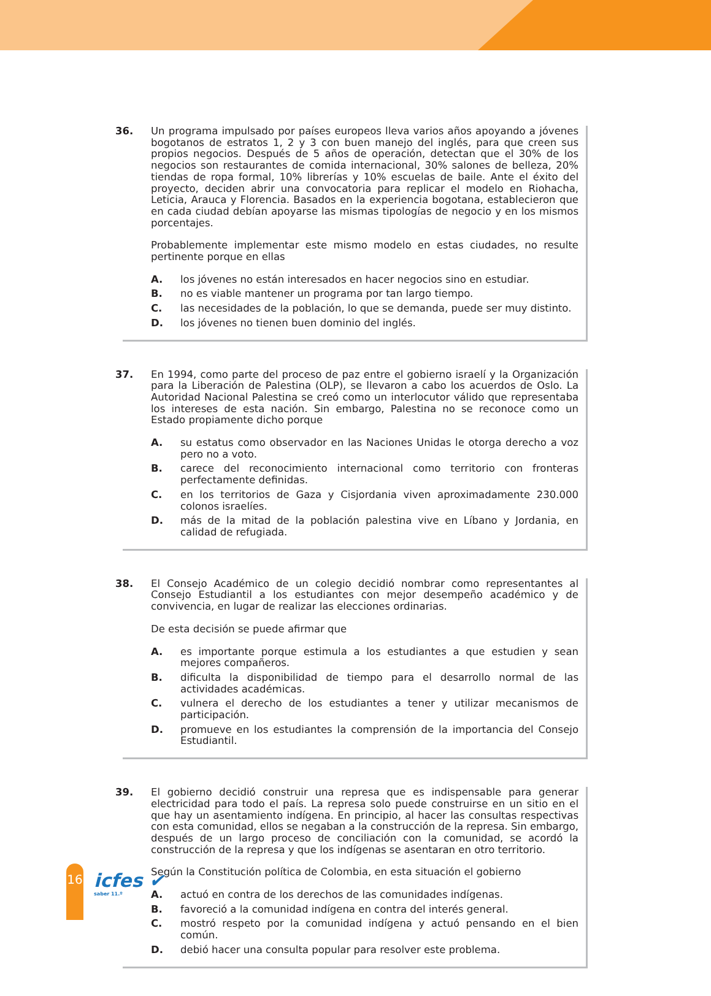36.
Un programa impulsado por países europeos lleva varios años apoyando a jóvenes bogotanos de estratos 1, 2 y 3 con buen manejo del inglés, para que creen sus propios negocios. Después de 5 años de operación, detectan que el 30% de los negocios son restaurantes de comida internacional, 30% salones de belleza, 20% tiendas de ropa formal, 10% librerías y 10% escuelas de baile. Ante el éxito del proyecto, deciden abrir una convocatoria para replicar el modelo en Riohacha, Leticia, Arauca y Florencia. Basados en la experiencia bogotana, establecieron que en cada ciudad debían apoyarse las mismas tipologías de negocio y en los mismos porcentajes.
Probablemente implementar este mismo modelo en estas ciudades, no resulte pertinente porque en ellas
A. los jóvenes no están interesados en hacer negocios sino en estudiar.
B. no es viable mantener un programa por tan largo tiempo.
C. las necesidades de la población, lo que se demanda, puede ser muy distinto.
D. los jóvenes no tienen buen dominio del inglés.
37.
En 1994, como parte del proceso de paz entre el gobierno israelí y la Organización para la Liberación de Palestina (OLP), se llevaron a cabo los acuerdos de Oslo. La Autoridad Nacional Palestina se creó como un interlocutor válido que representaba los intereses de esta nación. Sin embargo, Palestina no se reconoce como un Estado propiamente dicho porque
A. su estatus como observador en las Naciones Unidas le otorga derecho a voz pero no a voto.
B. carece del reconocimiento internacional como territorio con fronteras perfectamente definidas.
C. en los territorios de Gaza y Cisjordania viven aproximadamente 230.000 colonos israelíes.
D. más de la mitad de la población palestina vive en Líbano y Jordania, en calidad de refugiada.
38.
El Consejo Académico de un colegio decidió nombrar como representantes al Consejo Estudiantil a los estudiantes con mejor desempeño académico y de convivencia, en lugar de realizar las elecciones ordinarias.
De esta decisión se puede afirmar que
A. es importante porque estimula a los estudiantes a que estudien y sean mejores compañeros.
B. dificulta la disponibilidad de tiempo para el desarrollo normal de las actividades académicas.
C. vulnera el derecho de los estudiantes a tener y utilizar mecanismos de participación.
D. promueve en los estudiantes la comprensión de la importancia del Consejo Estudiantil.
39.
El gobierno decidió construir una represa que es indispensable para generar electricidad para todo el país. La represa solo puede construirse en un sitio en el que hay un asentamiento indígena. En principio, al hacer las consultas respectivas con esta comunidad, ellos se negaban a la construcción de la represa. Sin embargo, después de un largo proceso de conciliación con la comunidad, se acordó la construcción de la represa y que los indígenas se asentaran en otro territorio.
Según la Constitución política de Colombia, en esta situación el gobierno
A. actuó en contra de los derechos de las comunidades indígenas.
B. favoreció a la comunidad indígena en contra del interés general.
C. mostró respeto por la comunidad indígena y actuó pensando en el bien común.
D. debió hacer una consulta popular para resolver este problema.
16 icfes ✔
saber 11.º